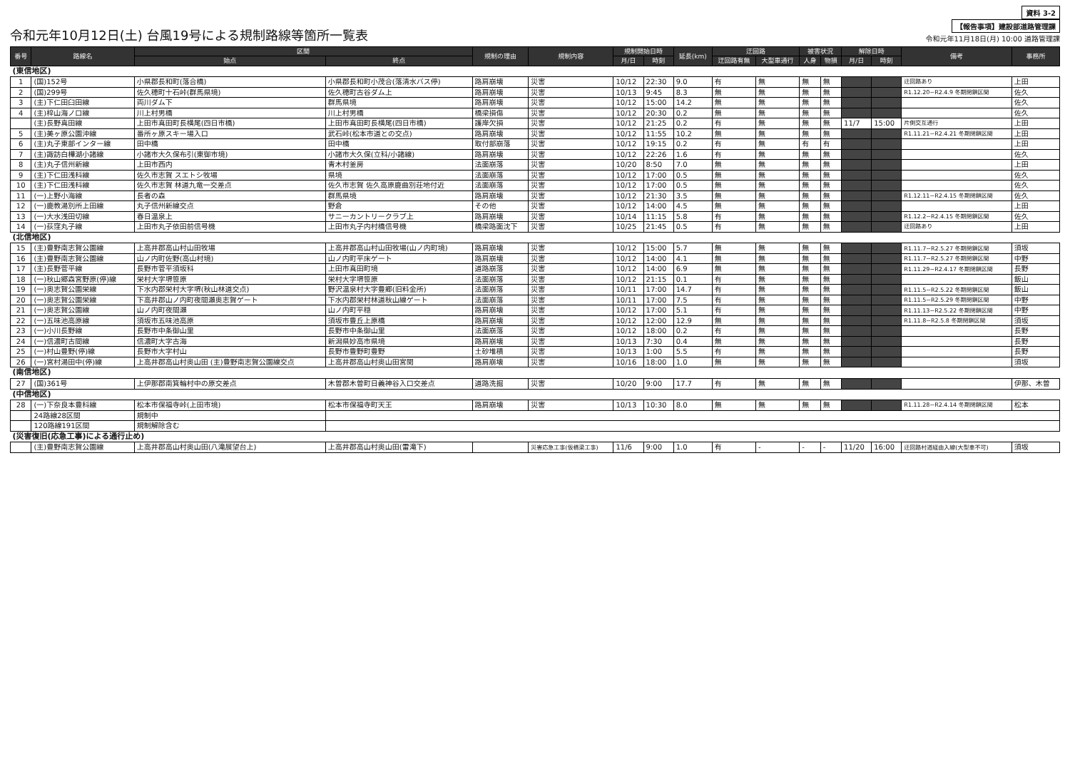令和元年10月12日(土) 台風19号による規制路線等箇所一覧表
資料 3-2
【報告事項】建設部道路管理課
令和元年11月18日(月) 10:00 道路管理課
| 番号 | 路線名 | 区間 | | 規制の理由 | 規制内容 | 規制開始日時 | | 延長(km) | 迂回路 | | 被害状況 | | 解除日時 | | 備考 | 事務所 |
| --- | --- | --- | --- | --- | --- | --- | --- | --- | --- | --- | --- | --- | --- | --- | --- | --- |
| | | 始点 | 終点 | | | 月/日 | 時刻 | | 迂回路有無 | 大型車通行 | 人身 | 物損 | 月/日 | 時刻 | | |
| (東信地区) | | | | | | | | | | | | | | | | |
| 1 | (国)152号 | 小県郡長和町(落合橋) | 小県郡長和町小茂合(落清水バス停) | 路肩崩壊 | 災害 | 10/12 | 22:30 | 9.0 | 有 | 無 | 無 | 無 | | | 迂回路あり | 上田 |
| 2 | (国)299号 | 佐久穂町十石峠(群馬県境) | 佐久穂町古谷ダム上 | 路肩崩壊 | 災害 | 10/13 | 9:45 | 8.3 | 無 | 無 | 無 | 無 | | | R1.12.20~R2.4.9 冬期閉鎖区間 | 佐久 |
| 3 | (主)下仁田臼田線 | 両川ダム下 | 群馬県境 | 路肩崩壊 | 災害 | 10/12 | 15:00 | 14.2 | 無 | 無 | 無 | 無 | | | | 佐久 |
| 4 | (主)梓山海ノ口線 | 川上村男橋 | 川上村男橋 | 橋梁損傷 | 災害 | 10/12 | 20:30 | 0.2 | 無 | 無 | 無 | 無 | | | | 佐久 |
| | (主)長野真田線 | 上田市真田町長横尾(四日市橋) | 上田市真田町長横尾(四日市橋) | 護岸欠損 | 災害 | 10/12 | 21:25 | 0.2 | 有 | 無 | 無 | 無 | 11/7 | 15:00 | 片側交互通行 | 上田 |
| 5 | (主)美ヶ原公園沖線 | 番所ヶ原スキー場入口 | 武石峠(松本市道との交点) | 路肩崩壊 | 災害 | 10/12 | 11:55 | 10.2 | 無 | 無 | 無 | 無 | | | R1.11.21~R2.4.21 冬期閉鎖区間 | 上田 |
| 6 | (主)丸子東部インター線 | 田中橋 | 田中橋 | 取付部崩落 | 災害 | 10/12 | 19:15 | 0.2 | 有 | 無 | 有 | 有 | | | | 上田 |
| 7 | (主)諏訪白樺湖小諸線 | 小諸市大久保布引(東御市境) | 小諸市大久保(立科/小諸線) | 路肩崩壊 | 災害 | 10/12 | 22:26 | 1.6 | 有 | 無 | 無 | 無 | | | | 佐久 |
| 8 | (主)丸子信州新線 | 上田市西内 | 青木村釜房 | 法面崩落 | 災害 | 10/20 | 8:50 | 7.0 | 無 | 無 | 無 | 無 | | | | 上田 |
| 9 | (主)下仁田浅科線 | 佐久市志賀 スエトシ牧場 | 県境 | 法面崩落 | 災害 | 10/12 | 17:00 | 0.5 | 無 | 無 | 無 | 無 | | | | 佐久 |
| 10 | (主)下仁田浅科線 | 佐久市志賀 林道九竜一交差点 | 佐久市志賀 佐久高原鹿曲別荘地付近 | 法面崩落 | 災害 | 10/12 | 17:00 | 0.5 | 無 | 無 | 無 | 無 | | | | 佐久 |
| 11 | (一)上野小海線 | 長者の森 | 群馬県境 | 路肩崩壊 | 災害 | 10/12 | 21:30 | 3.5 | 無 | 無 | 無 | 無 | | | R1.12.11~R2.4.15 冬期閉鎖区間 | 佐久 |
| 12 | (一)鹿教湯別所上田線 | 丸子信州新線交点 | 野倉 | その他 | 災害 | 10/12 | 14:00 | 4.5 | 無 | 無 | 無 | 無 | | | | 上田 |
| 13 | (一)大水浅田切線 | 春日温泉上 | サニーカントリークラブ上 | 路肩崩壊 | 災害 | 10/14 | 11:15 | 5.8 | 有 | 無 | 無 | 無 | | | R1.12.2~R2.4.15 冬期閉鎖区間 | 佐久 |
| 14 | (一)荻窪丸子線 | 上田市丸子依田前信号機 | 上田市丸子内村橋信号機 | 橋梁路面沈下 | 災害 | 10/25 | 21:45 | 0.5 | 有 | 無 | 無 | 無 | | | 迂回路あり | 上田 |
| (北信地区) | | | | | | | | | | | | | | | | |
| 15 | (主)豊野南志賀公園線 | 上高井郡高山村山田牧場 | 上高井郡高山村山田牧場(山ノ内町境) | 路肩崩壊 | 災害 | 10/12 | 15:00 | 5.7 | 無 | 無 | 無 | 無 | | | R1.11.7~R2.5.27 冬期閉鎖区間 | 須坂 |
| 16 | (主)豊野南志賀公園線 | 山ノ内町佐野(高山村境) | 山ノ内町平床ゲート | 路肩崩壊 | 災害 | 10/12 | 14:00 | 4.1 | 無 | 無 | 無 | 無 | | | R1.11.7~R2.5.27 冬期閉鎖区間 | 中野 |
| 17 | (主)長野菅平線 | 長野市菅平須坂科 | 上田市真田町境 | 道路崩落 | 災害 | 10/12 | 14:00 | 6.9 | 無 | 無 | 無 | 無 | | | R1.11.29~R2.4.17 冬期閉鎖区間 | 長野 |
| 18 | (一)秋山郷森宮野原(停)線 | 栄村大字堺笹原 | 栄村大字堺笹原 | 法面崩落 | 災害 | 10/12 | 21:15 | 0.1 | 有 | 無 | 無 | 無 | | | | 飯山 |
| 19 | (一)奥志賀公園栄線 | 下水内郡栄村大字堺(秋山林道交点) | 野沢温泉村大字豊郷(旧料金所) | 法面崩落 | 災害 | 10/11 | 17:00 | 14.7 | 有 | 無 | 無 | 無 | | | R1.11.5~R2.5.22 冬期閉鎖区間 | 飯山 |
| 20 | (一)奥志賀公園栄線 | 下高井郡山ノ内町夜間瀬奥志賀ゲート | 下水内郡栄村林道秋山線ゲート | 法面崩落 | 災害 | 10/11 | 17:00 | 7.5 | 有 | 無 | 無 | 無 | | | R1.11.5~R2.5.29 冬期閉鎖区間 | 中野 |
| 21 | (一)奥志賀公園線 | 山ノ内町夜間瀬 | 山ノ内町平穏 | 路肩崩壊 | 災害 | 10/12 | 17:00 | 5.1 | 有 | 無 | 無 | 無 | | | R1.11.13~R2.5.22 冬期閉鎖区間 | 中野 |
| 22 | (一)五味池高原線 | 須坂市五味池高原 | 須坂市豊丘上原橋 | 路肩崩壊 | 災害 | 10/12 | 12:00 | 12.9 | 無 | 無 | 無 | 無 | | | R1.11.8~R2.5.8 冬期閉鎖区間 | 須坂 |
| 23 | (一)小川長野線 | 長野市中条御山里 | 長野市中条御山里 | 法面崩落 | 災害 | 10/12 | 18:00 | 0.2 | 有 | 無 | 無 | 無 | | | | 長野 |
| 24 | (一)信濃町古間線 | 信濃町大字古海 | 新潟県妙高市県境 | 路肩崩壊 | 災害 | 10/13 | 7:30 | 0.4 | 無 | 無 | 無 | 無 | | | | 長野 |
| 25 | (一)村山豊野(停)線 | 長野市大字村山 | 長野市豊野町豊野 | 土砂堆積 | 災害 | 10/13 | 1:00 | 5.5 | 有 | 無 | 無 | 無 | | | | 長野 |
| 26 | (一)宮村湯田中(停)線 | 上高井郡高山村奥山田 (主)豊野南志賀公園線交点 | 上高井郡高山村奥山田宮関 | 路肩崩壊 | 災害 | 10/16 | 18:00 | 1.0 | 無 | 無 | 無 | 無 | | | | 須坂 |
| (南信地区) | | | | | | | | | | | | | | | | |
| 27 | (国)361号 | 上伊那郡南箕輪村中の原交差点 | 木曽郡木曽町日義神谷入口交差点 | 道路洗掘 | 災害 | 10/20 | 9:00 | 17.7 | 有 | 無 | 無 | 無 | | | | 伊那、木曽 |
| (中信地区) | | | | | | | | | | | | | | | | |
| 28 | (一)下奈良本豊科線 | 松本市保福寺峠(上田市境) | 松本市保福寺町天王 | 路肩崩壊 | 災害 | 10/13 | 10:30 | 8.0 | 無 | 無 | 無 | 無 | | | R1.11.28~R2.4.14 冬期閉鎖区間 | 松本 |
| | 24路線28区間 | 規制中 | | | | | | | | | | | | | | |
| | 120路線191区間 | 規制解除含む | | | | | | | | | | | | | | |
| (災害復旧(応急工事)による通行止め) | | | | | | | | | | | | | | | | |
| | (主)豊野南志賀公園線 | 上高井郡高山村奥山田(八滝展望台上) | 上高井郡高山村奥山田(雷滝下) | | 災害応急工事(仮橋梁工事) | 11/6 | 9:00 | 1.0 | 有 | - | - | - | 11/20 | 16:00 | 迂回路村道経由入線(大型車不可) | 須坂 |